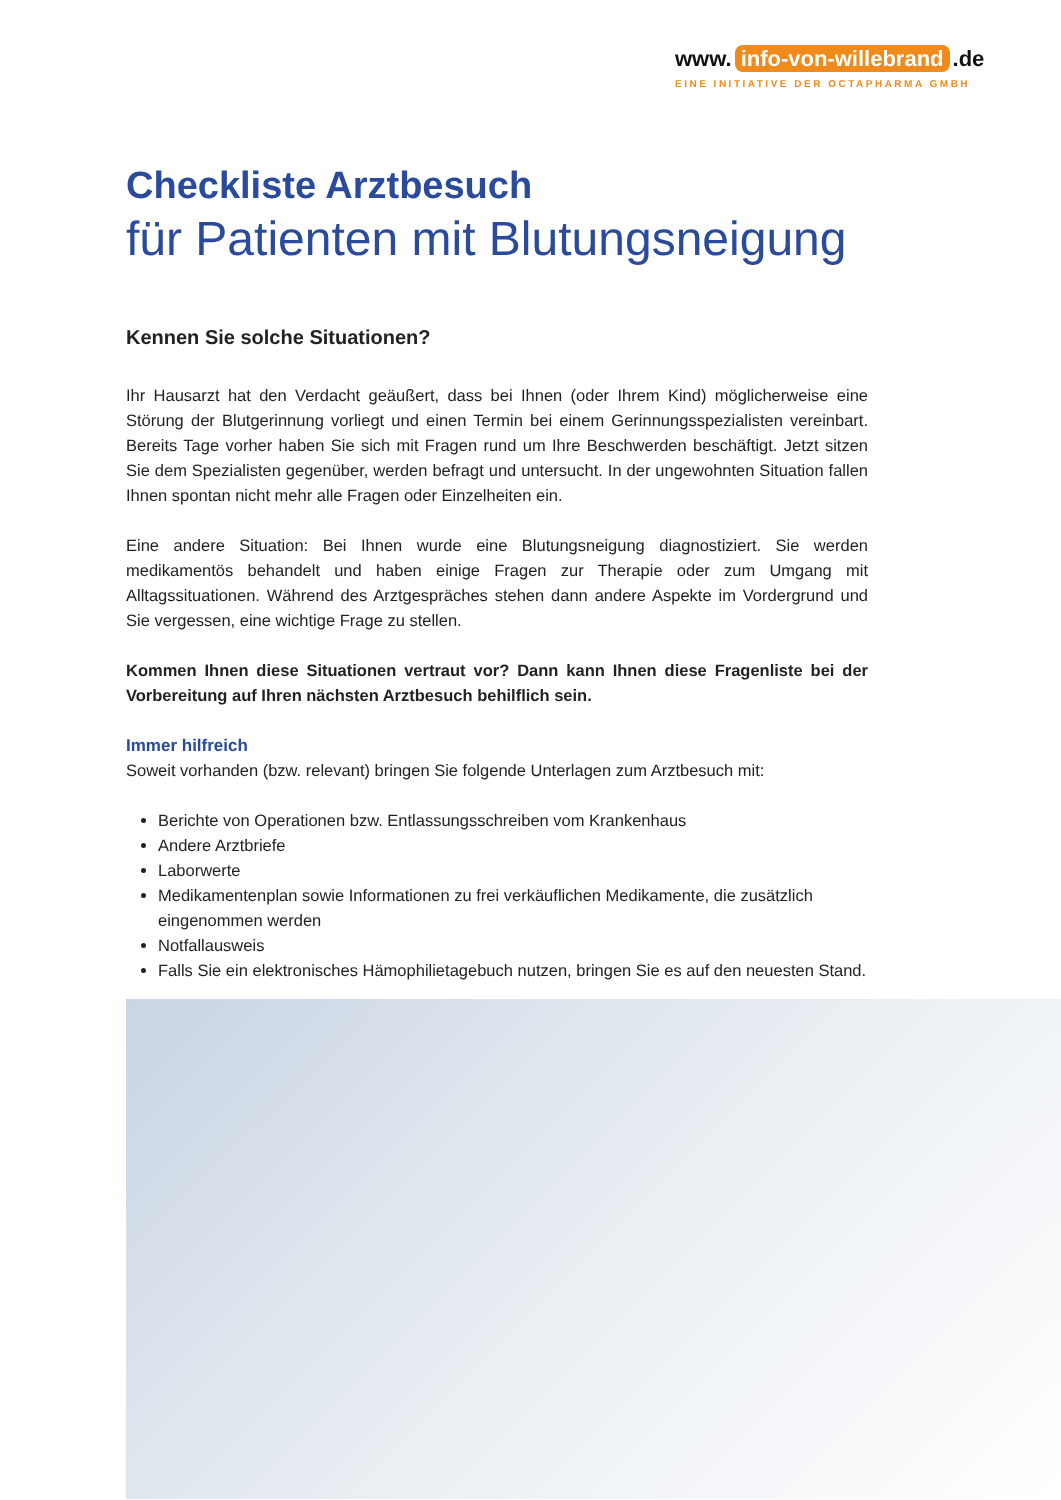www. info-von-willebrand.de
EINE INITIATIVE DER OCTAPHARMA GMBH
Checkliste Arztbesuch
für Patienten mit Blutungsneigung
Kennen Sie solche Situationen?
Ihr Hausarzt hat den Verdacht geäußert, dass bei Ihnen (oder Ihrem Kind) möglicherweise eine Störung der Blutgerinnung vorliegt und einen Termin bei einem Gerinnungsspezialisten vereinbart. Bereits Tage vorher haben Sie sich mit Fragen rund um Ihre Beschwerden beschäftigt. Jetzt sitzen Sie dem Spezialisten gegenüber, werden befragt und untersucht. In der ungewohnten Situation fallen Ihnen spontan nicht mehr alle Fragen oder Einzelheiten ein.
Eine andere Situation: Bei Ihnen wurde eine Blutungsneigung diagnostiziert. Sie werden medikamentös behandelt und haben einige Fragen zur Therapie oder zum Umgang mit Alltagssituationen. Während des Arztgespräches stehen dann andere Aspekte im Vordergrund und Sie vergessen, eine wichtige Frage zu stellen.
Kommen Ihnen diese Situationen vertraut vor? Dann kann Ihnen diese Fragenliste bei der Vorbereitung auf Ihren nächsten Arztbesuch behilflich sein.
Immer hilfreich
Soweit vorhanden (bzw. relevant) bringen Sie folgende Unterlagen zum Arztbesuch mit:
Berichte von Operationen bzw. Entlassungsschreiben vom Krankenhaus
Andere Arztbriefe
Laborwerte
Medikamentenplan sowie Informationen zu frei verkäuflichen Medikamente, die zusätzlich eingenommen werden
Notfallausweis
Falls Sie ein elektronisches Hämophilietagebuch nutzen, bringen Sie es auf den neuesten Stand.